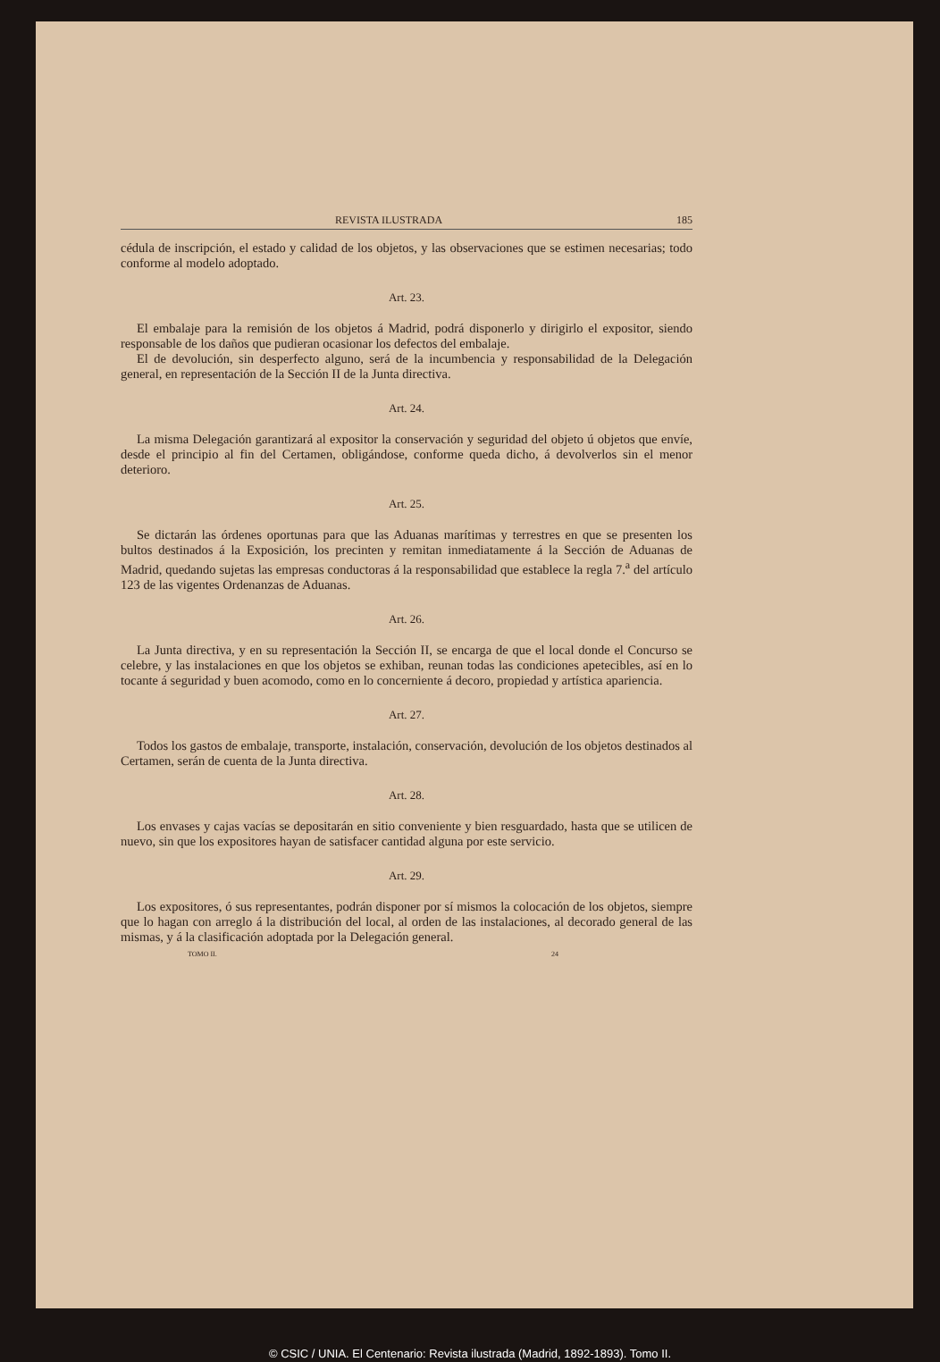REVISTA ILUSTRADA 185
cédula de inscripción, el estado y calidad de los objetos, y las observaciones que se estimen necesarias; todo conforme al modelo adoptado.
Art. 23.
El embalaje para la remisión de los objetos á Madrid, podrá disponerlo y dirigirlo el expositor, siendo responsable de los daños que pudieran ocasionar los defectos del embalaje.
El de devolución, sin desperfecto alguno, será de la incumbencia y responsabilidad de la Delegación general, en representación de la Sección II de la Junta directiva.
Art. 24.
La misma Delegación garantizará al expositor la conservación y seguridad del objeto ú objetos que envíe, desde el principio al fin del Certamen, obligándose, conforme queda dicho, á devolverlos sin el menor deterioro.
Art. 25.
Se dictarán las órdenes oportunas para que las Aduanas marítimas y terrestres en que se presenten los bultos destinados á la Exposición, los precinten y remitan inmediatamente á la Sección de Aduanas de Madrid, quedando sujetas las empresas conductoras á la responsabilidad que establece la regla 7.<sup>a</sup> del artículo 123 de las vigentes Ordenanzas de Aduanas.
Art. 26.
La Junta directiva, y en su representación la Sección II, se encarga de que el local donde el Concurso se celebre, y las instalaciones en que los objetos se exhiban, reunan todas las condiciones apetecibles, así en lo tocante á seguridad y buen acomodo, como en lo concerniente á decoro, propiedad y artística apariencia.
Art. 27.
Todos los gastos de embalaje, transporte, instalación, conservación, devolución de los objetos destinados al Certamen, serán de cuenta de la Junta directiva.
Art. 28.
Los envases y cajas vacías se depositarán en sitio conveniente y bien resguardado, hasta que se utilicen de nuevo, sin que los expositores hayan de satisfacer cantidad alguna por este servicio.
Art. 29.
Los expositores, ó sus representantes, podrán disponer por sí mismos la colocación de los objetos, siempre que lo hagan con arreglo á la distribución del local, al orden de las instalaciones, al decorado general de las mismas, y á la clasificación adoptada por la Delegación general.
TOMO II. 24
© CSIC / UNIA. El Centenario: Revista ilustrada (Madrid, 1892-1893). Tomo II.